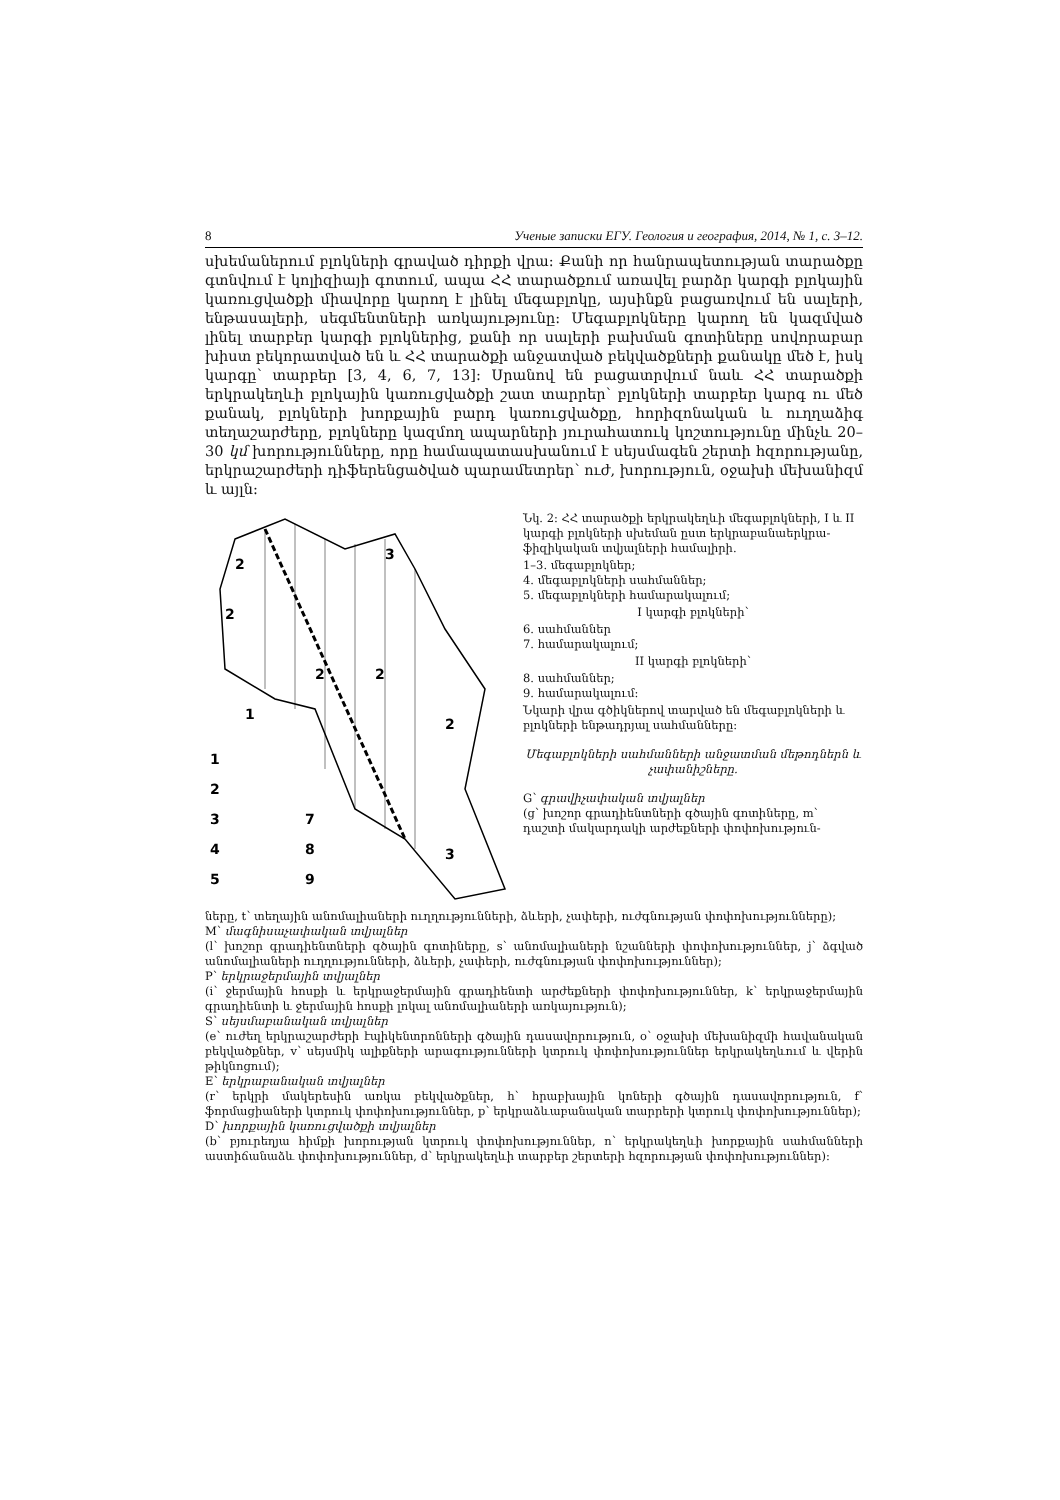8 Ученые записки ЕГУ. Геология и география, 2014, № 1, с. 3–12.
սխեմաներում բլոկների գրաված դիրքի վրա: Քանի որ հանրապետության տարածքը գտնվում է կոլիզիայի գոտում, ապա ՀՀ տարածքում առավել բարձր կարգի բլոկային կառուցվածքի միավորը կարող է լինել մեգաբլոկը, այսինքն բացառվում են սալերի, ենթասալերի, սեգմենտների առկայությունը: Մեգաբլոկները կարող են կազմված լինել տարբեր կարգի բլոկներից, քանի որ սալերի բախման գոտիները սովորաբար խիստ բեկորատված են և ՀՀ տարածքի անջատված բեկվածքների քանակը մեծ է, իսկ կարգը՝ տարբեր [3, 4, 6, 7, 13]: Սրանով են բացատրվում նաև ՀՀ տարածքի երկրակեղևի բլոկային կառուցվածքի շատ տարրեր՝ բլոկների տարբեր կարգ ու մեծ քանակ, բլոկների խորքային բարդ կառուցվածքը, հորիզոնական և ուղղաձիգ տեղաշարժերը, բլոկները կազմող ապարների յուրահատուկ կոշտությունը մինչև 20–30 կմ խորությունները, որը համապատասխանում է սեյսմագեն շերտի հզորությանը, երկրաշարժերի դիֆերենցածված պարամետրեր՝ ուժ, խորություն, օջախի մեխանիզմ և այլն:
2
2
2
2
1
2
3
3
1
2
3
4
5
7
8
9
Նկ. 2: ՀՀ տարածքի երկրակեղևի մեգաբլոկների, I և II կարգի բլոկների սխեման ըստ երկրաբանաերկրա-ֆիզիկական տվյալների համալիրի.
1–3. մեգաբլոկներ;
4. մեգաբլոկների սահմաններ;
5. մեգաբլոկների համարակալում;
I կարգի բլոկների՝
6. սահմաններ
7. համարակալում;
II կարգի բլոկների՝
8. սահմաններ;
9. համարակալում:
Նկարի վրա գծիկներով տարված են մեգաբլոկների և բլոկների ենթադրյալ սահմանները:
Մեգաբլոկների սահմանների անջատման մեթոդներն և չափանիշները.
G՝ գրավիչափական տվյալներ
(g՝ խոշոր գրադիենտների գծային գոտիները, m՝ դաշտի մակարդակի արժեքների փոփոխություն-
ները, t՝ տեղային անոմալիաների ուղղությունների, ձևերի, չափերի, ուժգնության փոփոխությունները);
M՝ մագնիսաչափական տվյալներ
(l՝ խոշոր գրադիենտների գծային գոտիները, s՝ անոմալիաների նշանների փոփոխություններ, j՝ ձգված անոմալիաների ուղղությունների, ձևերի, չափերի, ուժգնության փոփոխություններ);
P՝ երկրաջերմային տվյալներ
(i՝ ջերմային հոսքի և երկրաջերմային գրադիենտի արժեքների փոփոխություններ, k՝ երկրաջերմային գրադիենտի և ջերմային հոսքի լոկալ անոմալիաների առկայություն);
S՝ սեյսմաբանական տվյալներ
(e՝ ուժեղ երկրաշարժերի էպիկենտրոնների գծային դասավորություն, o՝ օջախի մեխանիզմի հավանական բեկվածքներ, v՝ սեյսմիկ ալիքների արագությունների կտրուկ փոփոխություններ երկրակեղևում և վերին թիկնոցում);
E՝ երկրաբանական տվյալներ
(r՝ երկրի մակերեսին առկա բեկվածքներ, h՝ հրաբխային կոների գծային դասավորություն, f՝ ֆորմացիաների կտրուկ փոփոխություններ, p՝ երկրաձևաբանական տարրերի կտրուկ փոփոխություններ);
D՝ խորքային կառուցվածքի տվյալներ
(b՝ բյուրեղյա հիմքի խորության կտրուկ փոփոխություններ, n՝ երկրակեղևի խորքային սահմանների աստիճանաձև փոփոխություններ, d՝ երկրակեղևի տարբեր շերտերի հզորության փոփոխություններ):